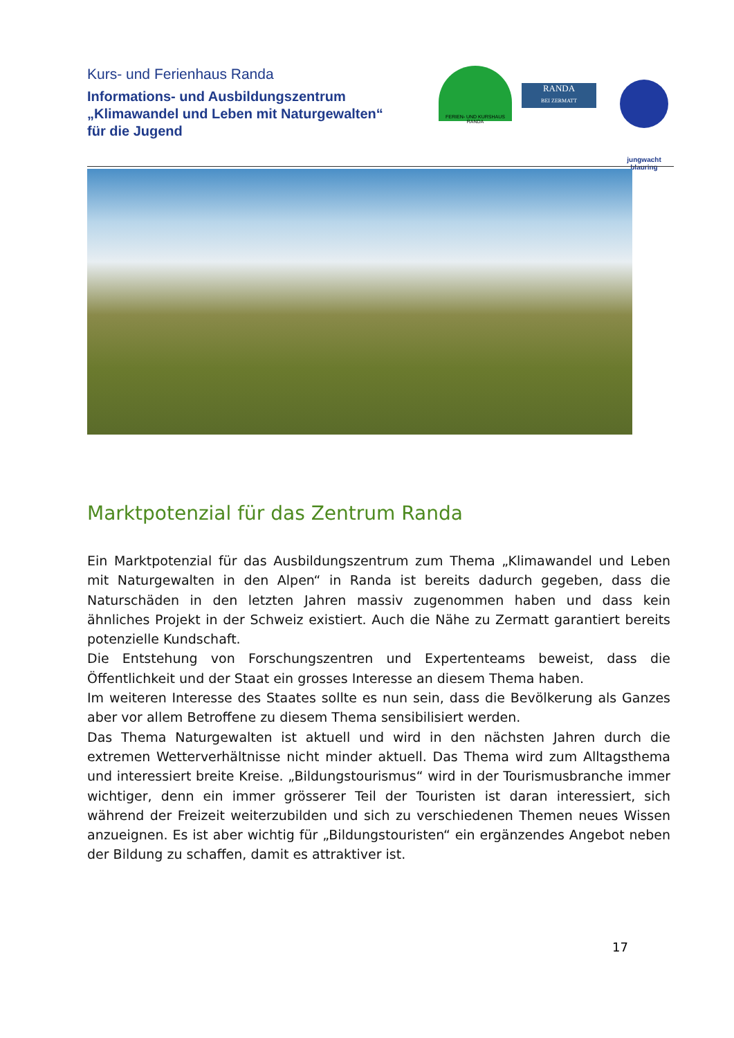Kurs- und Ferienhaus Randa
Informations- und Ausbildungszentrum
„Klimawandel und Leben mit Naturgewalten“
für die Jugend
FERIEN- UND KURSHAUS RANDA
RANDA
BEI ZERMATT
jungwacht
blauring
Marktpotenzial für das Zentrum Randa
Ein Marktpotenzial für das Ausbildungszentrum zum Thema „Klimawandel und Leben mit Naturgewalten in den Alpen“ in Randa ist bereits dadurch gegeben, dass die Naturschäden in den letzten Jahren massiv zugenommen haben und dass kein ähnliches Projekt in der Schweiz existiert. Auch die Nähe zu Zermatt garantiert bereits potenzielle Kundschaft.
Die Entstehung von Forschungszentren und Expertenteams beweist, dass die Öffentlichkeit und der Staat ein grosses Interesse an diesem Thema haben.
Im weiteren Interesse des Staates sollte es nun sein, dass die Bevölkerung als Ganzes aber vor allem Betroffene zu diesem Thema sensibilisiert werden.
Das Thema Naturgewalten ist aktuell und wird in den nächsten Jahren durch die extremen Wetterverhältnisse nicht minder aktuell. Das Thema wird zum Alltagsthema und interessiert breite Kreise. „Bildungstourismus“ wird in der Tourismusbranche immer wichtiger, denn ein immer grösserer Teil der Touristen ist daran interessiert, sich während der Freizeit weiterzubilden und sich zu verschiedenen Themen neues Wissen anzueignen. Es ist aber wichtig für „Bildungstouristen“ ein ergänzendes Angebot neben der Bildung zu schaffen, damit es attraktiver ist.
17